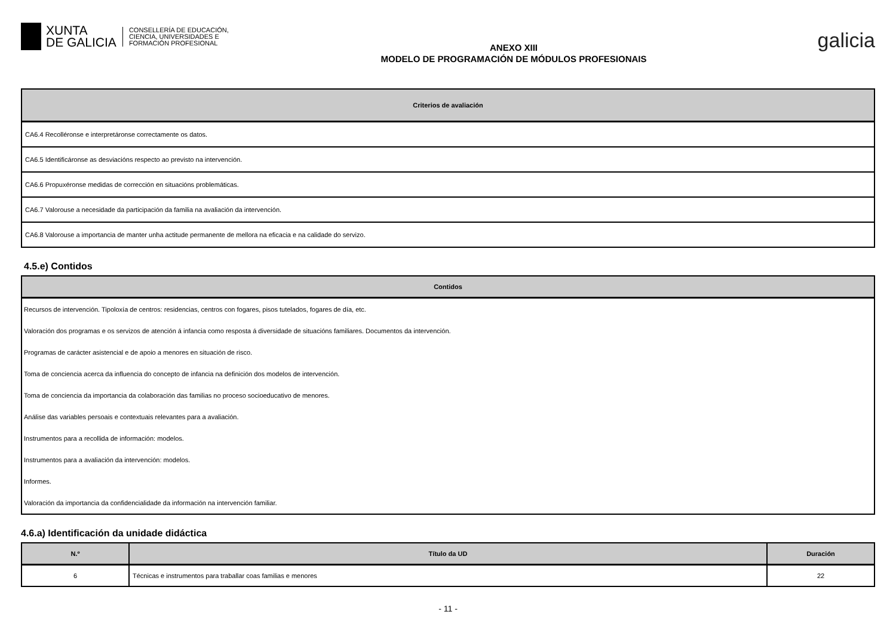XUNTA
DE GALICIA
CONSELLERÍA DE EDUCACIÓN,
CIENCIA, UNIVERSIDADES E
FORMACIÓN PROFESIONAL
ANEXO XIII
MODELO DE PROGRAMACIÓN DE MÓDULOS PROFESIONAIS
galicia
| Criterios de avaliación |
| --- |
| CA6.4 Recolléronse e interpretáronse correctamente os datos. |
| CA6.5 Identificáronse as desviacións respecto ao previsto na intervención. |
| CA6.6 Propuxéronse medidas de corrección en situacións problemáticas. |
| CA6.7 Valorouse a necesidade da participación da familia na avaliación da intervención. |
| CA6.8 Valorouse a importancia de manter unha actitude permanente de mellora na eficacia e na calidade do servizo. |
4.5.e) Contidos
| Contidos |
| --- |
| Recursos de intervención. Tipoloxía de centros: residencias, centros con fogares, pisos tutelados, fogares de día, etc. |
| Valoración dos programas e os servizos de atención á infancia como resposta á diversidade de situacións familiares. Documentos da intervención. |
| Programas de carácter asistencial e de apoio a menores en situación de risco. |
| Toma de conciencia acerca da influencia do concepto de infancia na definición dos modelos de intervención. |
| Toma de conciencia da importancia da colaboración das familias no proceso socioeducativo de menores. |
| Análise das variables persoais e contextuais relevantes para a avaliación. |
| Instrumentos para a recollida de información: modelos. |
| Instrumentos para a avaliación da intervención: modelos. |
| Informes. |
| Valoración da importancia da confidencialidade da información na intervención familiar. |
4.6.a) Identificación da unidade didáctica
| N.º | Título da UD | Duración |
| --- | --- | --- |
| 6 | Técnicas e instrumentos para traballar coas familias e menores | 22 |
- 11 -